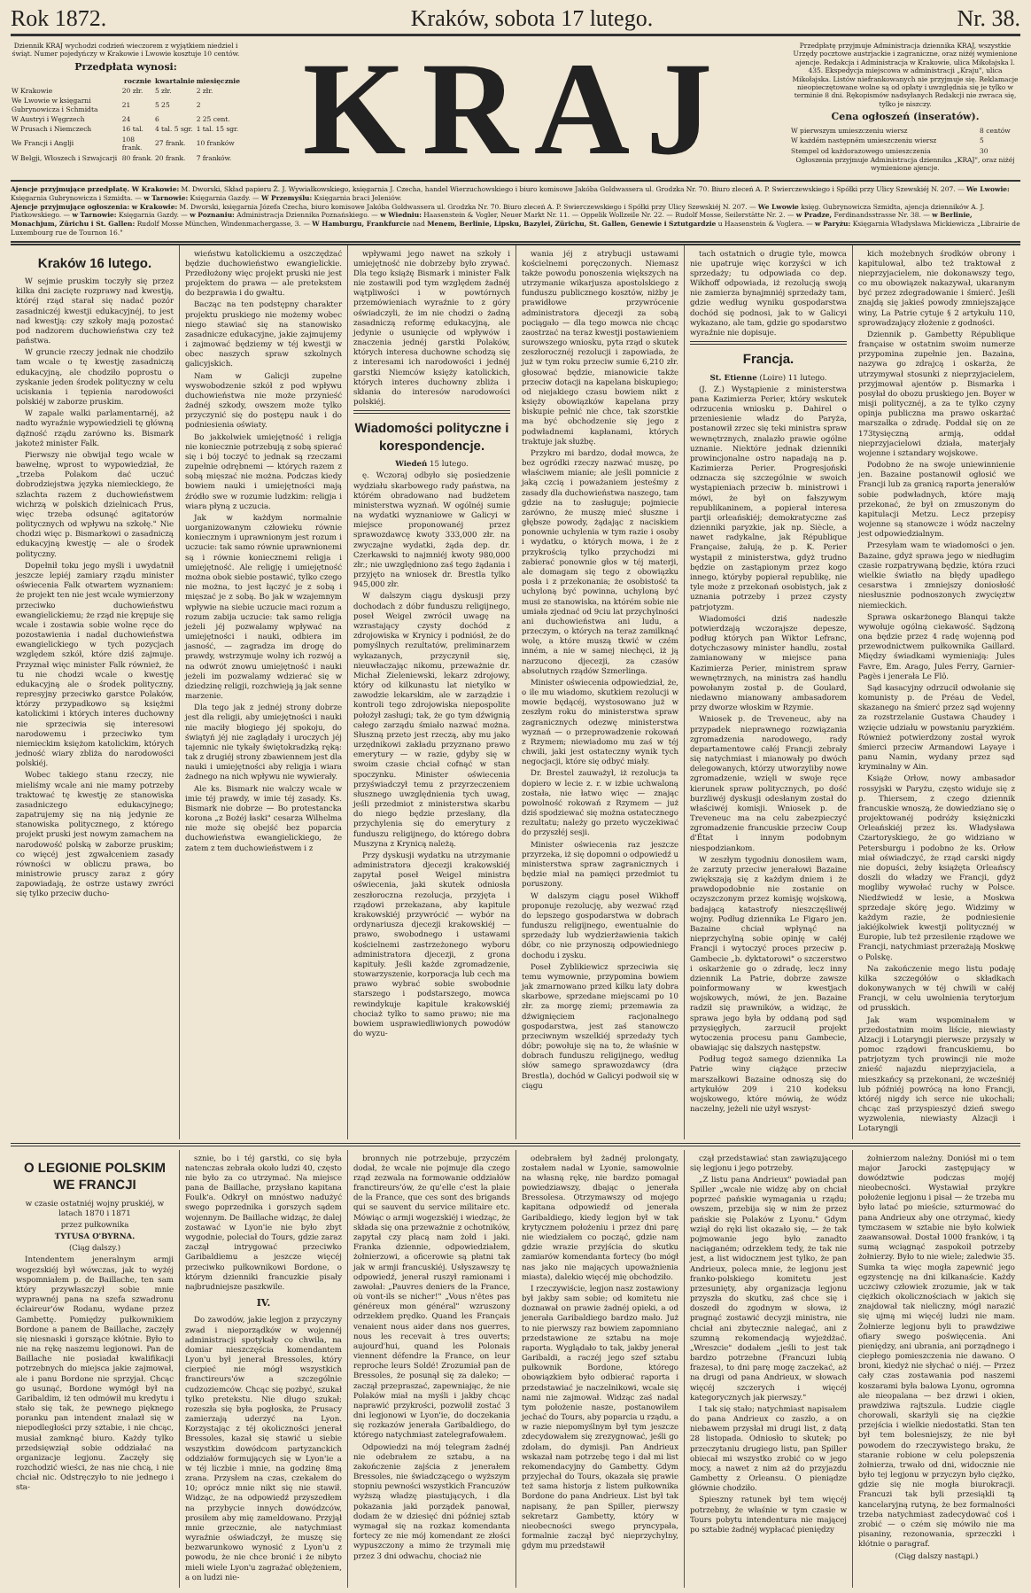Rok 1872. Kraków, sobota 17 lutego. Nr. 38.
Dziennik KRAJ wychodzi codzień wieczorem z wyjątkiem niedziel i świąt. Numer pojedyńczy w Krakowie i Lwowie kosztuje 10 centów.
Przedpłata wynosi:
| | rocznie | kwartalnie | miesięcznie |
| --- | --- | --- | --- |
| W Krakowie | 20 złr. | 5 złr. | 2 złr. |
| We Lwowie w księgarni Gubrynowicza i Schmidta | 21 | 5 25 | 2 |
| W Austryi i Węgrzech | 24 | 6 | 2 25 cent. |
| W Prusach i Niemczech | 16 tal. | 4 tal. 5 sgr. | 1 tal. 15 sgr. |
| We Francji i Anglji | 108 frank. | 27 frank. | 10 franków |
| W Belgji, Włoszech i Szwajcarji | 80 frank. | 20 frank. | 7 franków. |
KRAJ
Przedpłatę przyjmuje Administracja dziennika KRAJ, wszystkie Urzędy pocztowe austrjackie i zagraniczne, oraz niżéj wymienione ajencje. Redakcja i Administracja w Krakowie, ulica Mikołajska l. 435. Ekspedycja miejscowa w administracji „Kraju", ulica Mikołajska. Listów niefrankowanych nie przyjmuje się. Reklamacje nieopieczętowane wolne są od opłaty i uwzględnia się je tylko w terminie 8 dni. Rękopismów nadsyłanych Redakcji nie zwraca się, tylko je niszczy.
Cena ogłoszeń (inseratów).
| W pierwszym umieszczeniu wiersz | 8 centów |
| W każdém następném umieszczeniu wiersz | 5 |
| Stempel od każdorazowego umieszczenia | 30 |
Ogłoszenia przyjmuje Administracja dziennika „KRAJ", oraz niżéj wymienione ajencje.
Ajencje przyjmujące przedpłatę. W Krakowie: M. Dworski, Skład papieru Ż. J. Wywiałkowskiego, księgarnia J. Czecha, handel Wierzuchowskiego i biuro komisowe Jakóba Goldwassera ul. Grodzka Nr. 70. Biuro zleceń A. P. Swierczewskiego i Spółki przy Ulicy Szewskiéj N. 207. — We Lwowie: Księgarnia Gubrynowicza i Szmidta. — w Tarnowie: Księgarnia Gazdy. — W Przemyślu: Księgarnia braci Jeleniów.
Ajencje przyjmujące ogłoszenia: w Krakowie: M. Dworski, księgarnia Józefa Czecha, biuro komisowe Jakóba Goldwassera ul. Grodzka Nr. 70. Biuro zleceń A. P. Swierczewskiego i Spółki przy Ulicy Szewskiéj N. 207. — We Lwowie księg. Gubrynowicza Szmidta, ajencja dzienników A. J. Piatkowskiego. — w Tarnowie: Księgarnia Gazdy. — w Poznaniu: Administracja Dziennika Poznańskiego. — w Wiedniu: Haasenstein & Vogler, Neuer Markt Nr. 11. — Oppelik Wollzeile Nr. 22. — Rudolf Mosse, Seilerstätte Nr. 2. — w Pradze, Ferdinandsstrasse Nr. 38. — w Berlinie, Monachjum, Zürichu i St. Gallen: Rudolf Mosse München, Windenmachergasse, 3. — W Hamburgu, Frankfurcie nad Menem, Berlinie, Lipsku, Bazylei, Zürichu, St. Gallen, Genewie i Sztutgardzie u Haasenstein & Voglera. — w Paryżu: Księgarnia Władysława Mickiewicza „Librairie de Luxembourg rue de Tournon 16."
Kraków 16 lutego.
W sejmie pruskim toczyły się przez kilka dni zacięte rozprawy nad kwestją, któréj rząd starał się nadać pozór zasadniczéj kwestji edukacyjnéj, to jest nad kwestją: czy szkoły mają pozostać pod nadzorem duchowieństwa czy też państwa.
W gruncie rzeczy jednak nie chodziło tam wcale o tę kwestję zasadniczą edukacyjną, ale chodziło poprostu o zyskanie jeden środek polityczny w celu uciskania i tępienia narodowości polskiéj w zaborze pruskim.
W zapale walki parlamentarnéj, aż nadto wyraźnie wypowiedzieli tę główną dążność rządu zarówno ks. Bismark jakoteż minister Falk.
Pierwszy nie obwijał tego wcale w bawełnę, wprost to wypowiedział, że „trzeba Polakom dać uczuć dobrodziejstwa języka niemieckiego, że szlachta razem z duchowieństwem wichrzą w polskich dzielnicach Prus, więc trzeba odsunąć agitatorów politycznych od wpływu na szkołę." Nie chodzi więc p. Bismarkowi o zasadniczą edukacyjną kwestję — ale o środek polityczny.
Dopełnił toku jego myśli i uwydatnił jeszcze lepiéj zamiary rządu minister oświecenia Falk otwartem wyznaniem: że projekt ten nie jest wcale wymierzony przeciwko duchowieństwu ewangielickiemu; że rząd nie krępuje się wcale i zostawia sobie wolne ręce do pozostawienia i nadal duchowieństwa ewangielickiego w tych pozycjach względem szkół, które dziś zajmuje. Przyznał więc minister Falk również, że tu nie chodzi wcale o kwestję edukacyjną ale o środek polityczny, represyjny przeciwko garstce Polaków, którzy przypadkowo są księżmi katolickimi i których interes duchowny nie sprzeciwia się interesowi narodowemu i przeciwko tym niemieckim księżom katolickim, których jedność wiary zbliża do narodowości polskiéj.
Wobec takiego stanu rzeczy, nie mieliśmy wcale ani nie mamy potrzeby traktować tę kwestję ze stanowiska zasadniczego edukacyjnego; zapatrujemy się na nią jedynie ze stanowiska politycznego, z którego projekt pruski jest nowym zamachem na narodowość polską w zaborze pruskim; co więcéj jest zgwałceniem zasady równości w obliczu prawa, bo ministrowie pruscy zaraz z góry zapowiadają, że ostrze ustawy zwróci się tylko przeciw ducho-
wieństwu katolickiemu a oszczędzać będzie duchowieństwo ewangielickie. Przedłożony więc projekt pruski nie jest projektem do prawa — ale pretekstem do bezprawia i do gwałtu.
Bacząc na ten podstępny charakter projektu pruskiego nie możemy wobec niego stawiać się na stanowisko zasadnicze edukacyjne, jakie zajmujemy i zajmować będziemy w téj kwestji w obec naszych spraw szkolnych galicyjskich.
Nam w Galicji zupełne wyswobodzenie szkół z pod wpływu duchowieństwa nie może przynieść żadnéj szkody, owszem może tylko przyczynić się do postępu nauk i do podniesienia oświaty.
Bo jakkolwiek umiejętność i religja nie koniecznie potrzebują z sobą spierać się i bój toczyć to jednak są rzeczami zupełnie odrębnemi — których razem z sobą mięszać nie można. Podczas kiedy bowiem nauki i umiejętności mają źródło swe w rozumie ludzkim: religja i wiara płyną z uczucia.
Jak w każdym normalnie uorganizowanym człowieku równie koniecznym i uprawnionym jest rozum i uczucie: tak samo równie uprawnionemi są i równie koniecznemi religja i umiejętność. Ale religję i umiejętność można obok siebie postawić, tylko czego nie można, to jest łączyć je z sobą i mięszać je z sobą. Bo jak w wzajemnym wpływie na siebie uczucie maci rozum a rozum zabija uczucie: tak samo religja jeżeli jéj pozwalamy wpływać na umiejętności i nauki, odbiera im jasność, — zagradza im drogę do prawdy, wstrzymuje wolny ich rozwój a na odwrót znowu umiejętność i nauki jeżeli im pozwalamy wdzierać się w dziedzinę religji, rozchwieją ją jak senne marzenie.
Dla tego jak z jednéj strony dobrze jest dla religji, aby umiejętności i nauki nie maciły błogiego jéj spokoju, do świątyń jéj nie zaglądały i uroczych jéj tajemnic nie tykały świętokradzką ręką: tak z drugiéj strony zbawiennem jest dla nauki i umiejętności aby religja i wiara żadnego na nich wpływu nie wywierały.
Ale ks. Bismark nie walczy wcale w imie téj prawdy, w imie téj zasady. Ks. Bismark nie dobrze — Bo protestancka korona „z Bożéj łaski" cesarza Wilhelma nie może się obejść bez poparcia duchowieństwa ewangielickiego, że zatem z tem duchowieństwem i z
wpływami jego nawet na szkoły i umiejętność nie dobrzeby było zrywać. Dla tego książę Bismark i minister Falk nie zostawili pod tym względem żadnéj wątpliwości i w powtórnych przemówieniach wyraźnie to z góry oświadczyli, że im nie chodzi o żadną zasadniczą reformę edukacyjną, ale jedynie o usunięcie od wpływów i znaczenia jednéj garstki Polaków, których interesa duchowne schodzą się z interesami ich narodowości i jednéj garstki Niemców księży katolickich, których interes duchowny zbliża i skłania do interesów narodowości polskiéj.
Wiadomości polityczne i korespondencje.
Wiedeń 15 lutego.
ę. Wczoraj odbyło się posiedzenie wydziału skarbowego rady państwa, na którém obradowano nad budżetem ministerstwa wyznań. W ogólnéj sumie na wydatki wyznaniowe w Galicyi w miejsce proponowanéj przez sprawozdawcę kwoty 333,000 złr. na zwyczajne wydatki, żąda dep. dr. Czerkawski to najmniéj kwoty 980,000 złr.; nie uwzględniono zaś tego żądania i przyjęto na wniosek dr. Brestla tylko 945,000 złr.
W dalszym ciągu dyskusji przy dochodach z dóbr funduszu religijnego, poseł Weigel zwrócił uwagę na wzrastający czysty dochód z zdrojowiska w Krynicy i podniósł, że do pomyślnych rezultatów, preliminarzem wykazanych, przyczynił się, nieuwłaczając nikomu, przeważnie dr. Michał Zieleniewski, lekarz zdrojowy, który od kilkunastu lat nietylko w zawodzie lekarskim, ale w zarządzie i kontroli tego zdrojowiska niepospolite położył zasługi; tak, że go tym dźwignią całego zarządu śmiało nazwać można. Słuszną przeto jest rzeczą, aby mu jako urzędnikowi zakładu przyznano prawo emerytury — w razie, gdyby się w swoim czasie chciał cofnąć w stan spoczynku. Minister oświecenia przyświadczył temu z przyrzeczeniem słusznego uwzględnienia tych uwag, jeśli przedmiot z ministerstwa skarbu do niego będzie przesłany, dla przychylenia się do emerytury z funduszu religijnego, do którego dobra Muszyna z Krynicą należą.
Przy dyskusji wydatku na utrzymanie administratora djecezji krakowskiéj zapytał poseł Weigel ministra oświecenia, jaki skutek odniosła zeszłoroczna rezolucja, przyjęta i rządowi przekazana, aby kapitule krakowskiéj przywrócić — wybór na ordynariusza djecezji krakowskiéj — prawo, swobodnego i ustawami kościelnemi zastrzeżonego wyboru administratora djecezji, z grona kapituły. Jeśli każde zgromadzenie, stowarzyszenie, korporacja lub cech ma prawo wybrać sobie swobodnie starszego i podstarszego, mowca rewindykuje kapitule krakowskiéj chociaż tylko to samo prawo; nie ma bowiem usprawiedliwionych powodów do wyzu-
wania jéj z atrybucji ustawami kościelnemi poręczonych. Niemasz także powodu ponoszenia większych na utrzymanie wikarjusza apostolskiego z funduszu publicznego kosztów, niżby je prawidłowe przywrócenie administratora djecezji za sobą pociągało — dla tego mowca nie chcąc zaostrzać na teraz kwestji postawieniem surowszego wniosku, pyta rząd o skutek zeszłorocznéj rezolucji i zapowiada, że już w tym roku przeciw sumie 6,210 złr. głosować będzie, mianowicie także przeciw dotacji na kapelana biskupiego; od niejakiego czasu bowiem nikt z księży obowiązków kapelana przy biskupie pełnić nie chce, tak szorstkie ma być obchodzenie się jego z podwładnemi kapłanami, których traktuje jak służbę.
Przykro mi bardzo, dodał mowca, że bez ogródki rzeczy nazwać muszę, po właściwem mianie; ale jeśli pomnicie z jaką czcią i poważaniem jesteśmy z zasady dla duchowieństwa naszego, tam gdzie na to zasługuje; pojmiecie zarówno, że muszę mieć słuszne i głębsze powody, żądając z naciskiem ponownie uchylenia w tym razie i osoby i wydatku, o których mowa, i że z przykrością tylko przychodzi mi zabierać ponownie głos w téj materji, ale domagam się tego z obowiązku posła i z przekonania; że osobistość ta uchyloną być powinna, uchyloną być musi ze stanowiska, na którém sobie nie umiała zjednać od 9ciu lat przychylności ani duchowieństwa ani ludu, a przeczym, o których na teraz zamilknąć wolę, a które muszą tkwić w czém inném, a nie w samej niechęci, iż ją narzucono djecezji, za czasów absolutnych rządów Szmerlinga.
Minister oświecenia odpowiedział, że, o ile mu wiadomo, skutkiem rezolucji w mowie będącéj, wystosowano już w zeszłym roku do ministerstwa spraw zagranicznych odezwę ministerstwa wyznań — o przeprowadzenie rokowań z Rzymem; niewiadomo mu zaś w téj chwili, jaki jest ostateczny wynik tych negocjacji, które się odbyć miały.
Dr. Brestel zauważył, iż rezolucja ta dopiero w lecie z. r. w izbie uchwaloną została, nie łatwo więc — znając powolność rokowań z Rzymem — już dziś spodziewać się można ostatecznego rezultatu; należy go przeto wyczekiwać do przyszłéj sesji.
Minister oświecenia raz jeszcze przyrzeka, iż się dopomni o odpowiedź u ministerstwa spraw zagranicznych i będzie miał na pamięci przedmiot tu poruszony.
W dalszym ciągu poseł Wikhoff proponuje rezolucję, aby wezwać rząd do lepszego gospodarstwa w dobrach funduszu religijnego, ewentualnie do sprzedaży lub wydzierżawienia takich dóbr, co nie przynoszą odpowiedniego dochodu i zysku.
Poseł Zyblikiewicz sprzeciwia się temu wymownie, przypomina bowiem jak zmarnowano przed kilku laty dobra skarbowe, sprzedane miejscami po 10 złr. za morgę ziemi; przemawia za dźwignięciem racjonalnego gospodarstwa, jest zaś stanowczo przeciwnym wszelkiéj sprzedaży tych dóbr; powołuje się na to, że właśnie w dobrach funduszu religijnego, według słów samego sprawozdawcy (dra Brestla), dochód w Galicyi podwoił się w ciągu
tach ostatnich o drugie tyle, mowca nie upatruje więc korzyści w ich sprzedaży; tu odpowiada co dep. Wikhoff odpowiada, iż rezolucją swoją nie zamierza bynajmniéj sprzedaży tam, gdzie według wyniku gospodarstwa dochód się podnosi, jak to w Galicyi wykazano, ale tam, gdzie go spodarstwo wyraźnie nie dopisuje.
Francja.
St. Etienne (Loire) 11 lutego.
(J. Z.) Wystąpienie z ministerstwa pana Kazimierza Perier, który wskutek odrzucenia wniosku p. Dahirel o przeniesienie władz do Paryża, postanowił zrzec się teki ministra spraw wewnętrznych, znalazło prawie ogólne uznanie. Niektóre jednak dzienniki prowincjonalne ostro napadają na p. Kazimierza Perier. Progresjoński odznacza się szczególnie w swoich wystąpieniach przeciw b. ministrowi i mówi, że był on fałszywym republikaninem, a popierał interesa partji orleańskiéj; demokratyczne zaś dzienniki paryzkie, jak np. Siècle, a nawet radykalne, jak République Française, żałują, że p. K. Perier wystąpił z ministerstwa, gdyż trudno będzie on zastąpionym przez kogo innego, któryby popierał republikę, nie tyle może z przekonań osobistych, jak z uznania potrzeby i przez czysty patrjotyzm.
Wiadomości dziś nadeszłe potwierdzają wczorajsze depesze, podług których pan Wiktor Lefranc, dotychczasowy minister handlu, został zamianowany w miejsce pana Kazimierza Perier, ministrem spraw wewnętrznych, na ministra zaś handlu powołanym został p. de Goulard, niedawno mianowany ambasadorem przy dworze włoskim w Rzymie.
Wniosek p. de Treveneuc, aby na przypadek nieprawnego rozwiązania zgromadzenia narodowego, rady departamentowe całéj Francji zebrały się natychmiast i mianowały po dwóch delegowanych, którzy utworzyliby nowe zgromadzenie, wzięli w swoje ręce kierunek spraw politycznych, po dość burzliwéj dyskusji odesłanym został do właściwéj komisji. Wniosek p. de Treveneuc ma na celu zabezpieczyć zgromadzenie francuskie przeciw Coup d'État i innym podobnym niespodziankom.
W zeszłym tygodniu donosiłem wam, że zarzuty przeciw jenerałowi Bazaine zwiększają się z każdym dniem i że prawdopodobnie nie zostanie on oczyszczonym przez komisję wojskową, badającą katastrofy nieszczęśliwéj wojny. Podług dziennika Le Figaro jen. Bazaine chciał wpłynąć na nieprzychylną sobie opinję w całéj Francji i wytoczyć proces przeciw p. Gambecie „b. dyktatorowi" o szczerstwo i oskarżenie go o zdradę, lecz inny dziennik La Patrie, dobrze zawsze poinformowany w kwestjach wojskowych, mówi, że jen. Bazaine radził się prawników, a widząc, że sprawa jego była by oddaną pod sąd przysięgłych, zarzucił projekt wytoczenia procesu panu Gambecie, obawiając się dalszych następstw.
Podług tegoż samego dziennika La Patrie winy ciążące przeciw marszałkowi Bazaine odnoszą się do artykułów 209 i 210 kodeksu wojskowego, które mówią, że wódz naczelny, jeżeli nie użył wszyst-
kich możebnych środków obrony i kapitulował, albo też traktował z nieprzyjacielem, nie dokonawszy tego, co mu obowiązek nakazywał, ukaranym być przez zdegradowanie i śmierć. Jeśli znajdą się jakieś powody zmniejszające winy, La Patrie cytuje § 2 artykułu 110, sprowadzający złożenie z godności.
Dziennik p. Gambetty République française w ostatnim swoim numerze przypomina zupełnie jen. Bazaina, nazywa go zdrajcą i oskarża, że utrzymywał stosunki z nieprzyjacielem, przyjmował ajentów p. Bismarka i posyłał do obozu pruskiego jen. Boyer w misji politycznéj, a za te tylko czyny opinja publiczna ma prawo oskarżać marszałka o zdradę. Poddał się on ze 173tysięczną armją, oddał nieprzyjacielowi działa, materjały wojenne i sztandary wojskowe.
Podobno że na swoje uniewinnienie jen. Bazaine postanowił ogłosić we Francji lub za granicą raporta jenerałów sobie podwładnych, które mają przekonać, że był on zmuszonym do kapitulacji Metzu. Lecz przepisy wojenne są stanowcze i wódz naczelny jest odpowiedzialnym.
Przesyłam wam te wiadomości o jen. Bazaine, gdyż sprawa jego w niedługim czasie rozpatrywaną będzie, która rzuci wielkie światło na błędy upadłego cesarstwa i zmniejszy doniosłość niesłusznie podnoszonych zwycięztw niemieckich.
Sprawa oskarżonego Blanqui także wywołuje ogólną ciekawość. Sądzoną ona będzie przez 4 radę wojenną pod przewodnictwem pułkownika Gaillard. Między świadkami wymieniają: Jules Favre, Em. Arago, Jules Ferry, Garnier-Pagès i jenerała Le Flô.
Sąd kasacyjny odrzucił odwołanie się komunisty p. de Préau de Vedel, skazanego na śmierć przez sąd wojenny za rozstrzelanie Gustawa Chaudey i wzięcie udziału w powstaniu paryzkiém. Również potwierdzony został wyrok śmierci przeciw Armandowi Layaye i panu Namin, wydany przez sąd kryminalny w Ain.
Książe Orłow, nowy ambasador rossyjski w Paryżu, często widuje się z p. Thiersem, z czego dziennik francuskie wnoszą, że dowiedziano się o projektowanéj podróży księżniczki Orleańskiéj przez ks. Władysława Czartoryskiego, że go widziano w Petersburgu i podobno że ks. Orłow miał oświadczyć, że rząd carski nigdy nie dopuści, żeby książęta Orleańscy doszli do władzy we Francji, gdyż mogliby wywołać ruchy w Polsce. Niedźwiedź w lesie, a Moskwa sprzedaje skórę jego. Widzimy w każdym razie, że podniesienie jakiéjkolwiek kwestji politycznéj w Europie, lub też przesilenie rządowe we Francji, natychmiast przerażają Moskwę o Polskę.
Na zakończenie mego listu podaję kilka szczegółów o składkach dokonywanych w téj chwili w całéj Francji, w celu uwolnienia terytorjum od prusskich.
Jak wam wspominałem w przedostatnim moim liście, niewiasty Alzacji i Lotaryngji pierwsze przyszły w pomoc rządowi francuskiemu, bo patrjotyzm tych prowincji nie może znieść najazdu nieprzyjaciela, a mieszkańcy są przekonani, że wcześniéj lub późniéj powrócą na łono Francji, któréj nigdy ich serce nie ukochali; chcąc zaś przyspieszyć dzień swego wyzwolenia, niewiasty Alzacji i Lotaryngji
O LEGIONIE POLSKIM WE FRANCJI
w czasie ostatniéj wojny pruskiéj, w latach 1870 i 1871
przez pułkownika
TYTUSA O'BYRNA.
(Ciąg dalszy.)
Intendentem jeneralnym armji wogezskiéj był wówczas, jak to wyżéj wspomniałem p. de Baillache, ten sam który przywłaszczył sobie mnie wyprawnéj pana na szefa szwadronu éclaireur'ów Rodanu, wydane przez Gambettę. Pomiędzy pułkownikiem Bordone a panem de Baillache, zaczęły się niesnaski i gorszące kłótnie. Było to nie na rękę naszemu legjonowi. Pan de Baillache nie posiadał kwalifikacji potrzebnych do miejsca jakie zajmował, ale i panu Bordone nie sprzyjał. Chcąc go usunąć, Bordone wymógł był na Garibaldim, iż ten odmówił mu kredytu i stało się tak, że pewnego pięknego poranku pan intendent znalazł się w niepodległości przy sztabie, i nie chcąc, musiał zamknąć biuro. Każdy tylko przedsięwziął sobie oddziałać na organizacje legjonu. Zaczęły się rozchodzić wieści, że nas nie chcą, i nie chciał nic. Odstręczyło to nie jednego i sta-
sznie, bo i téj garstki, co się była natenczas zebrała około ludzi 40, często nie było za co utrzymać. Na miejsce pana de Baillache, przysłano kapitana Foulk'a. Odkrył on mnóstwo nadużyć swego poprzednika i gorszych sądem wojennym. De Baillache widząc, że dalej zostawać w Lyon'ie nie było zbyt wygodnie, poleciał do Tours, gdzie zaraz zaczął intrygować przeciwko Garibaldiemu a jeszcze więcéj przeciwko pułkownikowi Bordone, o którym dzienniki francuzkie pisały najbrudniejsze paszkwile.
IV.
Do zawodów, jakie legjon z przyczyny zwad i nieporządków w wojennéj administracji spotykały co chwila, na domiar nieszczęścia komendantem Lyon'u był jenerał Bressoles, który cierpieć nie mógł wszystkich franctireurs'ów a szczególnie cudzoziemców. Chcąc się pozbyć, szukał tylko pretekstu. Nie długo szukał; rozeszła się była pogłoska, że Prusacy zamierzają uderzyć na Lyon. Korzystając z téj okoliczności jenerał Bressoles, kazał się stawić u siebie wszystkim dowódcom partyzanckich oddziałów formujących się w Lyon'ie a w téj liczbie i mnie, na godzinę 8mą zrana. Przysłem na czas, czekałem do 10; oprócz mnie nikt się nie stawił. Widząc, że na odpowiedź przyszedłem na przybycie innych dowódzców, prosiłem aby mię zameldowano. Przyjął mnie grzecznie, ale natychmiast wyraźnie oświadczył, że muszę się bezwarunkowo wynosić z Lyon'u z powodu, że nie chce bronić i że nibyto mieli wiele Lyon'u zagrażać oblężeniem, a on ludzi nie-
bronnych nie potrzebuje, przyczém dodał, że wcale nie pojmuje dla czego rząd zezwala na formowanie oddziałów franctireurs'ów, że qu'elle c'est la plaie de la France, que ces sont des brigands qui se sauvent du service militaire etc. Mówiąc o armji wogezskiéj i wiedząc, że składa się ona przeważnie z ochotników, zapytał czy płacą nam żołd i jaki. Franka dziennie, odpowiedziałem, żołnierzowi, a oficerowie są płatni tak jak w armji francuskiéj. Usłyszawszy tę odpowiedź, jenerał ruszył ramionami i zawołał: „Pauvres deniers de la France, où vont-ils se nicher!" „Vous n'êtes pas généreux mon général" wzruszony odrzekłem prędko. Quand les Français venaient nous aider dans nos guerres, nous les recevait à tres ouverts; aujourd'hui, quand les Polonais viennent défendre la France, on leur reproche leurs Soldé! Zrozumiał pan de Bressoles, że posunął się za daleko; — zaczął przepraszać, zapewniając, że nie Polaków miał na myśli i jakby chcąc naprawić przykrości, pozwolił zostać 3 dni legjonowi w Lyon'ie, do doczekania się rozkazów jenerała Garibaldiego, do którego natychmiast zatelegrafowałem.
Odpowiedzi na mój telegram żadnéj nie odebrałem ze sztabu, a na zakończenie zajścia z jenerałem Bressoles, nie świadczącego o wyższym stopniu pewności wszystkich Francuzów wyższą władzę piastujących, i dla pokazania jaki porządek panował, dodam że w dziesięć dni później sztab wymagał się na rozkaz komendanta fortecy ze nie mój komendant ze złości wypuszczony a mimo że trzymali mię przez 3 dni odwachu, chociaż nie
odebrałem był żadnéj prolongaty, zostałem nadal w Lyonie, samowolnie na własną rękę, nie bardzo pomagał powiedziawszy, dbając o jenerała Bressolesa. Otrzymawszy od mojego kapitana odpowiedź od jenerała Garibaldiego, kiedy legjon był w tak krytycznem położeniu i przez dni parę nie wiedziałem co począć, gdzie nam gdzie wrazie przyjścia do skutku zamiarów komendanta fortecy (bo mógł nas jako nie mających upoważnienia miasta), dalekio więcéj mię obchodziło.
I rzeczywiście, legjon nasz zostawiony był jakby sam sobie; od komitetu nie doznawał on prawie żadnéj opieki, a od jenerała Garibaldiego bardzo mało. Już to nie pierwszy raz bowiem zapomniano przedstawione ze sztabu na moje raporta. Wyglądało to tak, jakby jenerał Garibaldi, a raczéj jego szef sztabu pułkownik Bordone, którego obowiązkiem było odbierać raporta i przedstawiać je naczelnikowi, wcale się nami nie zajmował. Widząc zaś nadal tym położenie nasze, postanowiłem jechać do Tours, aby poparcia u rządu, a w razie niepomyślnym był tym jeszcze zdecydowałem się zrezygnować, jeśli go zdołam, do dymisji. Pan Andrieux wskazał nam potrzebę tego i dał mi list rekomendacyjny do Gambetty. Gdym przyjechał do Tours, okazała się prawie też sama historja z listem pułkownika Bordone do pana Andrieux. List był tak napisany, że pan Spiller, pierwszy sekretarz Gambetty, który w nieobecności swego pryncypała, formalnie zaczął być nieprzychylny, gdym mu przedstawił
czął przedstawiać stan zawiązującego się legjonu i jego potrzeby.
„Z listu pana Andrieux" powiadał pan Spiller „wcale nie widzę aby on chciał poprzeć pańskie wymagania u rządu; owszem, przebija się w nim że przez pańskie się Polaków z Lyonu." Gdym wziął do ręki list okazało się, — że tak pojmowanie jego było zanadto naciąganém; odrzekłem tedy, że tak nie jest, a list widocznem jest tylko, że pan Andrieux, poleca mnie, że legjonu jest franko-polskiego komitetu jest przesunięty, aby organizacja legjonu przyszła do skutku, zaś chce się i doszedł do zgodnym w słowa, iż pragnąć zostawić decyzji ministra, nie chciał ani zbytecznie nalegać, ani z szumną rekomendacją wyjeżdżać. „Wreszcie" dodałem „jeśli to jest tak bardzo potrzebne (Francuzi lubią frazesa), to dni parę mogę zaczekać, aż na drugi od pana Andrieux, w słowach więcéj szczerych i więcéj kategorycznych jak pierwszy."
I tak się stało; natychmiast napisałem do pana Andrieux co zaszło, a on niebawem przysłał mi drugi list, z datą 28 listopada. Odniosło to skutek; po przeczytaniu drugiego listu, pan Spiller obiecał mi wszystko zrobić co w jego mocy, a nawet z nim aż do przyjazdu Gambetty z Orleansu. O pieniądze głównie chodziło.
Spieszny ratunek był tem więcéj potrzebny, że właśnie w tym czasie w Tours pobytu intendentura nie mającej po sztabie żadnéj wypłacać pieniędzy
żołnierzom należny. Doniósł mi o tem major Jarocki zastępujący w dowództwie podczas mojéj nieobecności. Wystawiał przykre położenie legjonu i pisał — że trzeba mu było latać po mieście, szturmować do pana Andrieux aby one otrzymać, kiedy tymczasem w sztabie nie było kolwiek zaawansował. Dostał 1000 franków, i tą sumą wciągnąć zaspokoił potrzeby żołnierzy. Było to nie wiele; zaledwie 35. Sumka ta więc mogła zapewnić jego egzystencję na dni kilkanaście. Każdy uczciwy człowiek zrozumie, jak w tak ciężkich okolicznościach w jakich się znajdował tak nieliczny, mógł narazić się ujmą mi więcéj ludzi nie mam. Żołnierze legjonu byli to prawdziwe ofiary swego poświęcenia. Ani pieniędzy, ani ubrania, ani porządnego i ciepłego pomieszczenia nie dawano. O broni, kiedyż nie słychać o niéj. — Przez cały czas zostawania pod naszemi koszarami była balowa Lyonu, ogromna ale nieopalana — bez drzwi i okien, prawdziwa rajtszula. Ludzie ciągle chorowali, skarżyli się na ciężkie przejścia i wielkie niedostatki. Stan ten był tem bolesniejszy, że nie był powodem do rzeczywistego braku, że staranie robione w celu polepszenia żołnierza, trwało od dni, widocznie nie było tej legjonu w przyczyn było ciężko, gdzie się nie mogła biurokracji. Francuzi tak byli przesiąkli tą kancelaryjną rutyną, że bez formalności trzeba natychmiast zadecydować coś i zrobić — o czém się mówiło nie ma pisaniny, rezonowania, sprzeczki i kłótnie o paragraf.
(Ciąg dalszy nastąpi.)